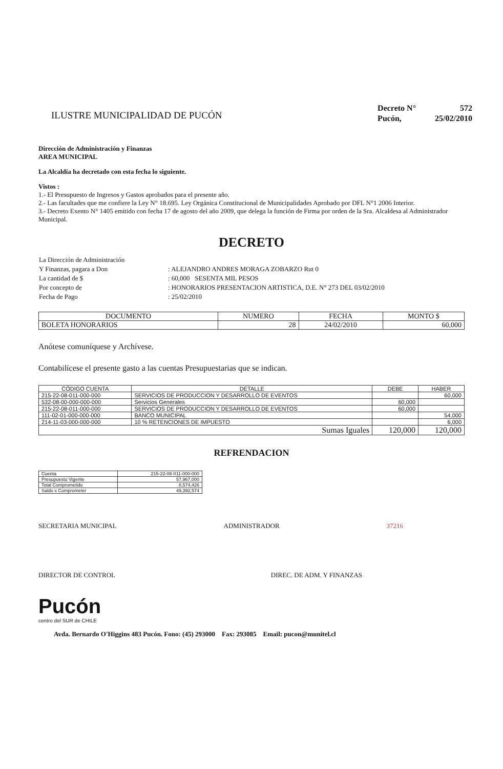ILUSTRE MUNICIPALIDAD DE PUCÓN
| Decreto N° | 572 |
| Pucón, | 25/02/2010 |
Dirección de Administración y Finanzas
AREA MUNICIPAL
La Alcaldía ha decretado con esta fecha lo siguiente.
Vistos :
1.- El Presupuesto de Ingresos y Gastos aprobados para el presente año.
2.- Las facultades que me confiere la Ley N° 18.695. Ley Orgánica Constitucional de Municipalidades Aprobado por DFL N°1 2006 Interior.
3.- Decreto Exento N° 1405 emitido con fecha 17 de agosto del año 2009, que delega la función de Firma por orden de la Sra. Alcaldesa al Administrador Municipal.
DECRETO
| La Dirección de Administración | |
| Y Finanzas, pagara a Don | : ALEJANDRO ANDRES MORAGA ZOBARZO Rut 0 |
| La cantidad de $ | : 60,000 SESENTA MIL PESOS |
| Por concepto de | : HONORARIOS PRESENTACION ARTISTICA, D.E. N° 273 DEL 03/02/2010 |
| Fecha de Pago | : 25/02/2010 |
| DOCUMENTO | NUMERO | FECHA | MONTO $ |
| --- | --- | --- | --- |
| BOLETA HONORARIOS | 28 | 24/02/2010 | 60,000 |
Anótese comuníquese y Archívese.
Contabilícese el presente gasto a las cuentas Presupuestarias que se indican.
| CÓDIGO CUENTA | DETALLE | DEBE | HABER |
| --- | --- | --- | --- |
| 215-22-08-011-000-000 | SERVICIOS DE PRODUCCION Y DESARROLLO DE EVENTOS | | 60,000 |
| 532-08-00-000-000-000 | Servicios Generales | 60,000 | |
| 215-22-08-011-000-000 | SERVICIOS DE PRODUCCION Y DESARROLLO DE EVENTOS | 60,000 | |
| 111-02-01-000-000-000 | BANCO MUNICIPAL | | 54,000 |
| 214-11-03-000-000-000 | 10 % RETENCIONES DE IMPUESTO | | 6,000 |
| Sumas Iguales | | 120,000 | 120,000 |
REFRENDACION
| Cuenta | 215-22-08-011-000-000 |
| Presupuesto Vigente | 57,967,000 |
| Total Comprometido | 8,574,426 |
| Saldo x Comprometer | 49,392,574 |
SECRETARIA MUNICIPAL ADMINISTRADOR 37216
DIRECTOR DE CONTROL DIREC. DE ADM. Y FINANZAS
Pucón
centro del SUR de CHILE
Avda. Bernardo O'Higgins 483 Pucón. Fono: (45) 293000 Fax: 293085 Email: pucon@munitel.cl